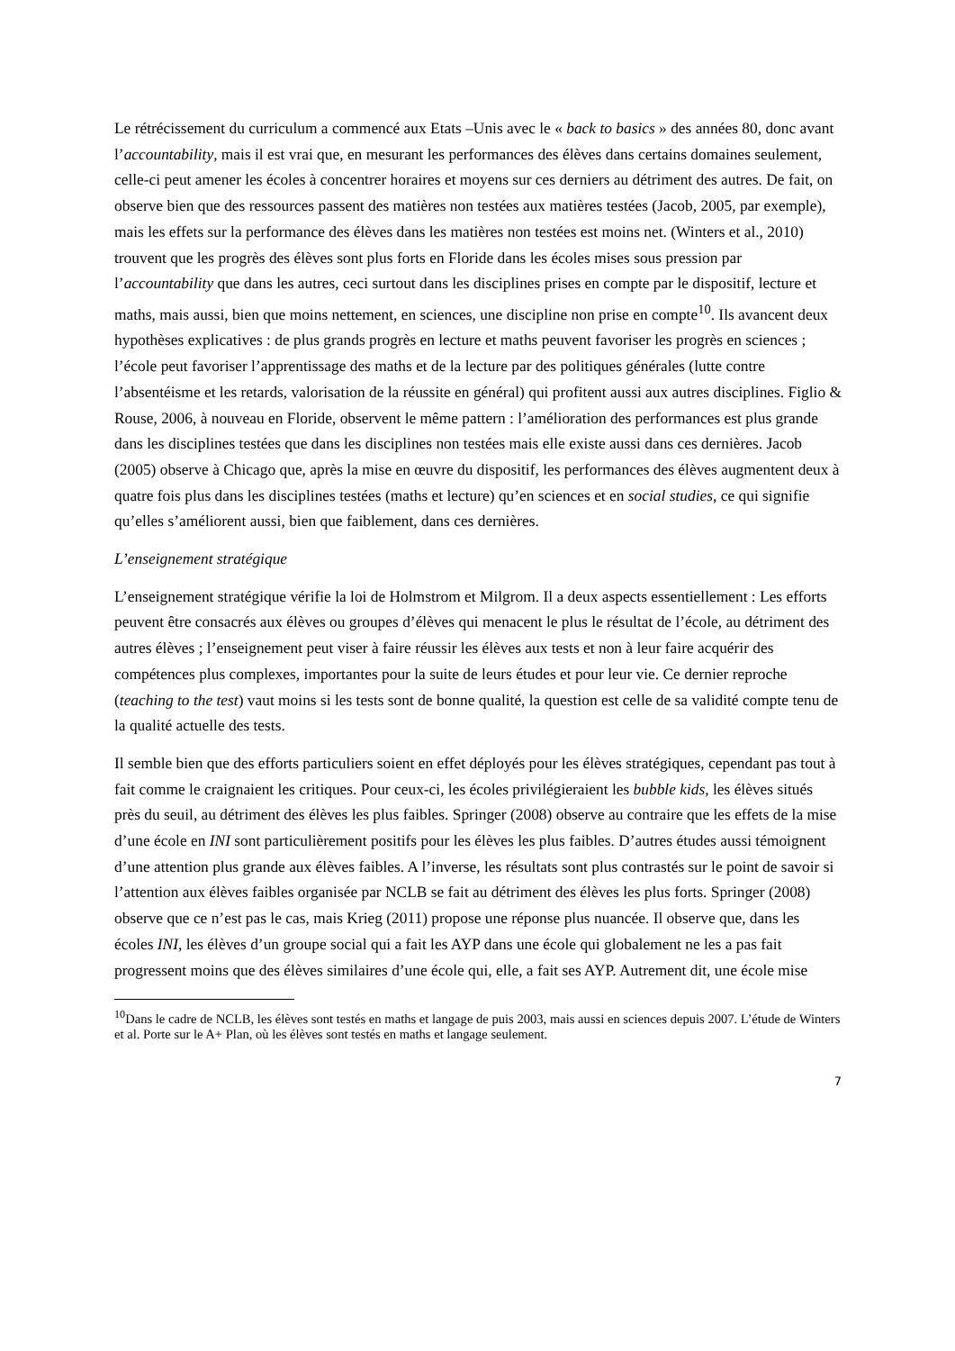Le rétrécissement du curriculum a commencé aux Etats –Unis avec le « back to basics » des années 80, donc avant l’accountability, mais il est vrai que, en mesurant les performances des élèves dans certains domaines seulement, celle-ci peut amener les écoles à concentrer horaires et moyens sur ces derniers au détriment des autres. De fait, on observe bien que des ressources passent des matières non testées aux matières testées (Jacob, 2005, par exemple), mais les effets sur la performance des élèves dans les matières non testées est moins net. (Winters et al., 2010) trouvent que les progrès des élèves sont plus forts en Floride dans les écoles mises sous pression par l’accountability que dans les autres, ceci surtout dans les disciplines prises en compte par le dispositif, lecture et maths, mais aussi, bien que moins nettement, en sciences, une discipline non prise en compte<sup>10</sup>. Ils avancent deux hypothèses explicatives : de plus grands progrès en lecture et maths peuvent favoriser les progrès en sciences ; l’école peut favoriser l’apprentissage des maths et de la lecture par des politiques générales (lutte contre l’absentéisme et les retards, valorisation de la réussite en général) qui profitent aussi aux autres disciplines. Figlio & Rouse, 2006, à nouveau en Floride, observent le même pattern : l’amélioration des performances est plus grande dans les disciplines testées que dans les disciplines non testées mais elle existe aussi dans ces dernières. Jacob (2005) observe à Chicago que, après la mise en œuvre du dispositif, les performances des élèves augmentent deux à quatre fois plus dans les disciplines testées (maths et lecture) qu’en sciences et en social studies, ce qui signifie qu’elles s’améliorent aussi, bien que faiblement, dans ces dernières.
L’enseignement stratégique
L’enseignement stratégique vérifie la loi de Holmstrom et Milgrom. Il a deux aspects essentiellement : Les efforts peuvent être consacrés aux élèves ou groupes d’élèves qui menacent le plus le résultat de l’école, au détriment des autres élèves ; l’enseignement peut viser à faire réussir les élèves aux tests et non à leur faire acquérir des compétences plus complexes, importantes pour la suite de leurs études et pour leur vie. Ce dernier reproche (teaching to the test) vaut moins si les tests sont de bonne qualité, la question est celle de sa validité compte tenu de la qualité actuelle des tests.
Il semble bien que des efforts particuliers soient en effet déployés pour les élèves stratégiques, cependant pas tout à fait comme le craignaient les critiques. Pour ceux-ci, les écoles privilégieraient les bubble kids, les élèves situés près du seuil, au détriment des élèves les plus faibles. Springer (2008) observe au contraire que les effets de la mise d’une école en INI sont particulièrement positifs pour les élèves les plus faibles. D’autres études aussi témoignent d’une attention plus grande aux élèves faibles. A l’inverse, les résultats sont plus contrastés sur le point de savoir si l’attention aux élèves faibles organisée par NCLB se fait au détriment des élèves les plus forts. Springer (2008) observe que ce n’est pas le cas, mais Krieg (2011) propose une réponse plus nuancée. Il observe que, dans les écoles INI, les élèves d’un groupe social qui a fait les AYP dans une école qui globalement ne les a pas fait progressent moins que des élèves similaires d’une école qui, elle, a fait ses AYP. Autrement dit, une école mise
<sup>10</sup> Dans le cadre de NCLB, les élèves sont testés en maths et langage de puis 2003, mais aussi en sciences depuis 2007. L’étude de Winters et al. Porte sur le A+ Plan, où les élèves sont testés en maths et langage seulement.
7